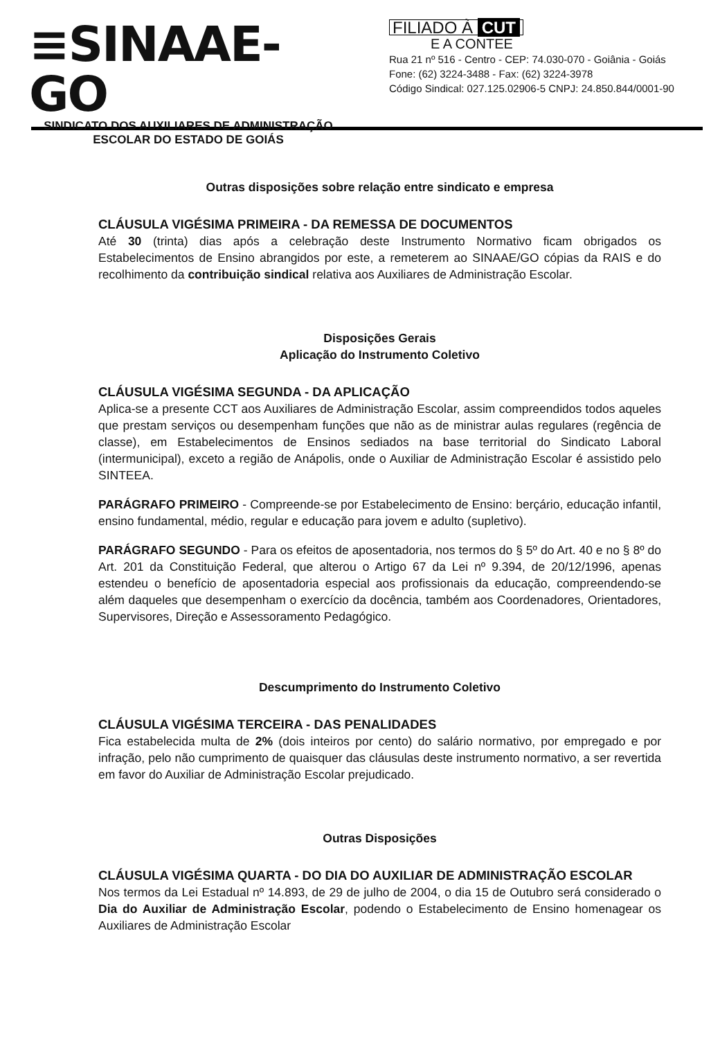≡SINAAE-GO
SINDICATO DOS AUXILIARES DE ADMINISTRAÇÃO
ESCOLAR DO ESTADO DE GOIÁS
FILIADO À CUT
E A CONTEE
Rua 21 nº 516 - Centro - CEP: 74.030-070 - Goiânia - Goiás
Fone: (62) 3224-3488 - Fax: (62) 3224-3978
Código Sindical: 027.125.02906-5 CNPJ: 24.850.844/0001-90
Outras disposições sobre relação entre sindicato e empresa
CLÁUSULA VIGÉSIMA PRIMEIRA - DA REMESSA DE DOCUMENTOS
Até 30 (trinta) dias após a celebração deste Instrumento Normativo ficam obrigados os Estabelecimentos de Ensino abrangidos por este, a remeterem ao SINAAE/GO cópias da RAIS e do recolhimento da contribuição sindical relativa aos Auxiliares de Administração Escolar.
Disposições Gerais
Aplicação do Instrumento Coletivo
CLÁUSULA VIGÉSIMA SEGUNDA - DA APLICAÇÃO
Aplica-se a presente CCT aos Auxiliares de Administração Escolar, assim compreendidos todos aqueles que prestam serviços ou desempenham funções que não as de ministrar aulas regulares (regência de classe), em Estabelecimentos de Ensinos sediados na base territorial do Sindicato Laboral (intermunicipal), exceto a região de Anápolis, onde o Auxiliar de Administração Escolar é assistido pelo SINTEEA.
PARÁGRAFO PRIMEIRO - Compreende-se por Estabelecimento de Ensino: berçário, educação infantil, ensino fundamental, médio, regular e educação para jovem e adulto (supletivo).
PARÁGRAFO SEGUNDO - Para os efeitos de aposentadoria, nos termos do § 5º do Art. 40 e no § 8º do Art. 201 da Constituição Federal, que alterou o Artigo 67 da Lei nº 9.394, de 20/12/1996, apenas estendeu o benefício de aposentadoria especial aos profissionais da educação, compreendendo-se além daqueles que desempenham o exercício da docência, também aos Coordenadores, Orientadores, Supervisores, Direção e Assessoramento Pedagógico.
Descumprimento do Instrumento Coletivo
CLÁUSULA VIGÉSIMA TERCEIRA - DAS PENALIDADES
Fica estabelecida multa de 2% (dois inteiros por cento) do salário normativo, por empregado e por infração, pelo não cumprimento de quaisquer das cláusulas deste instrumento normativo, a ser revertida em favor do Auxiliar de Administração Escolar prejudicado.
Outras Disposições
CLÁUSULA VIGÉSIMA QUARTA - DO DIA DO AUXILIAR DE ADMINISTRAÇÃO ESCOLAR
Nos termos da Lei Estadual nº 14.893, de 29 de julho de 2004, o dia 15 de Outubro será considerado o Dia do Auxiliar de Administração Escolar, podendo o Estabelecimento de Ensino homenagear os Auxiliares de Administração Escolar